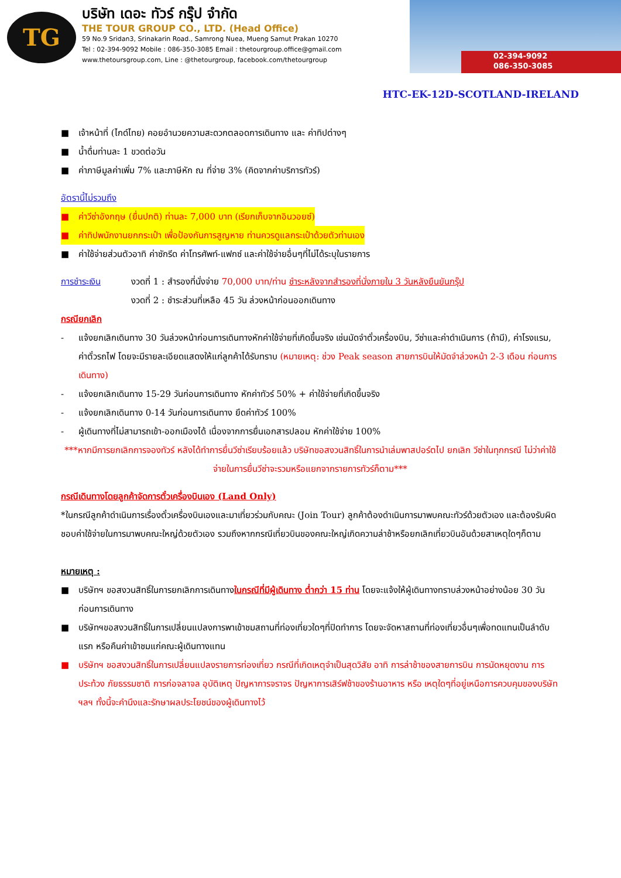TG
บริษัท เดอะ ทัวร์ กรุ๊ป จำกัด
THE TOUR GROUP CO., LTD. (Head Office)
59 No.9 Sridan3, Srinakarin Road., Samrong Nuea, Mueng Samut Prakan 10270
Tel : 02-394-9092 Mobile : 086-350-3085 Email : thetourgroup.office@gmail.com
www.thetoursgroup.com, Line : @thetourgroup, facebook.com/thetourgroup
02-394-9092
086-350-3085
HTC-EK-12D-SCOTLAND-IRELAND
■ เจ้าหน้าที่ (ไกด์ไทย) คอยอำนวยความสะดวกตลอดการเดินทาง และ ค่าทิปต่างๆ
■ น้ำดื่มท่านละ 1 ขวดต่อวัน
■ ค่าภาษีมูลค่าเพิ่ม 7% และภาษีหัก ณ ที่จ่าย 3% (คิดจากค่าบริการทัวร์)
อัตรานี้ไม่รวมถึง
■ ค่าวีซ่าอังกฤษ (ยื่นปกติ) ท่านละ 7,000 บาท (เรียกเก็บจากอินวอยซ์)
■ ค่าทิปพนักงานยกกระเป๋า เพื่อป้องกันการสูญหาย ท่านควรดูแลกระเป๋าด้วยตัวท่านเอง
■ ค่าใช้จ่ายส่วนตัวอาทิ ค่าซักรีด ค่าโทรศัพท์-แฟกซ์ และค่าใช้จ่ายอื่นๆที่ไม่ได้ระบุในรายการ
การชำระเงิน งวดที่ 1 : สำรองที่นั่งจ่าย 70,000 บาท/ท่าน ชำระหลังจากสำรองที่นั่งภายใน 3 วันหลังยืนยันกรุ๊ป
งวดที่ 2 : ชำระส่วนที่เหลือ 45 วัน ล่วงหน้าก่อนออกเดินทาง
กรณียกเลิก
- แจ้งยกเลิกเดินทาง 30 วันล่วงหน้าก่อนการเดินทางหักค่าใช้จ่ายที่เกิดขึ้นจริง เช่นมัดจำตั๋วเครื่องบิน, วีซ่าและค่าดำเนินการ (ถ้ามี), ค่าโรงแรม, ค่าตั๋วรถไฟ โดยจะมีรายละเอียดแสดงให้แก่ลูกค้าได้รับทราบ (หมายเหตุ: ช่วง Peak season สายการบินให้มัดจำล่วงหน้า 2-3 เดือน ก่อนการเดินทาง)
- แจ้งยกเลิกเดินทาง 15-29 วันก่อนการเดินทาง หักค่าทัวร์ 50% + ค่าใช้จ่ายที่เกิดขึ้นจริง
- แจ้งยกเลิกเดินทาง 0-14 วันก่อนการเดินทาง ยึดค่าทัวร์ 100%
- ผู้เดินทางที่ไม่สามารถเข้า-ออกเมืองได้ เนื่องจากการยื่นเอกสารปลอม หักค่าใช้จ่าย 100%
***หากมีการยกเลิกการจองทัวร์ หลังได้ทำการยื่นวีซ่าเรียบร้อยแล้ว บริษัทขอสงวนสิทธิ์ในการนำเล่มพาสปอร์ตไป ยกเลิก วีซ่าในทุกกรณี ไม่ว่าค่าใช้จ่ายในการยื่นวีซ่าจะรวมหรือแยกจากรายการทัวร์ก็ตาม***
กรณีเดินทางโดยลูกค้าจัดการตั๋วเครื่องบินเอง (Land Only)
*ในกรณีลูกค้าดำเนินการเรื่องตั๋วเครื่องบินเองและมาเที่ยวร่วมกับคณะ (Join Tour) ลูกค้าต้องดำเนินการมาพบคณะทัวร์ด้วยตัวเอง และต้องรับผิดชอบค่าใช้จ่ายในการมาพบคณะใหญ่ด้วยตัวเอง รวมถึงหากกรณีเที่ยวบินของคณะใหญ่เกิดความล่าช้าหรือยกเลิกเที่ยวบินอันด้วยสาเหตุใดๆก็ตาม
หมายเหตุ :
■ บริษัทฯ ขอสงวนสิทธิ์ในการยกเลิกการเดินทางในกรณีที่มีผู้เดินทาง ต่ำกว่า 15 ท่าน โดยจะแจ้งให้ผู้เดินทางทราบล่วงหน้าอย่างน้อย 30 วันก่อนการเดินทาง
■ บริษัทฯขอสงวนสิทธิ์ในการเปลี่ยนแปลงการพาเข้าชมสถานที่ท่องเที่ยวใดๆที่ปิดทำการ โดยจะจัดหาสถานที่ท่องเที่ยวอื่นๆเพื่อทดแทนเป็นลำดับแรก หรือคืนค่าเข้าชมแก่คณะผู้เดินทางแทน
■ บริษัทฯ ขอสงวนสิทธิ์ในการเปลี่ยนแปลงรายการท่องเที่ยว กรณีที่เกิดเหตุจำเป็นสุดวิสัย อาทิ การล่าช้าของสายการบิน การนัดหยุดงาน การประท้วง ภัยธรรมชาติ การก่อจลาจล อุบัติเหตุ ปัญหาการจราจร ปัญหาการเสิร์ฟช้าของร้านอาหาร หรือ เหตุใดๆที่อยู่เหนือการควบคุมของบริษัท ฯลฯ ทั้งนี้จะคำนึงและรักษาผลประโยชน์ของผู้เดินทางไว้